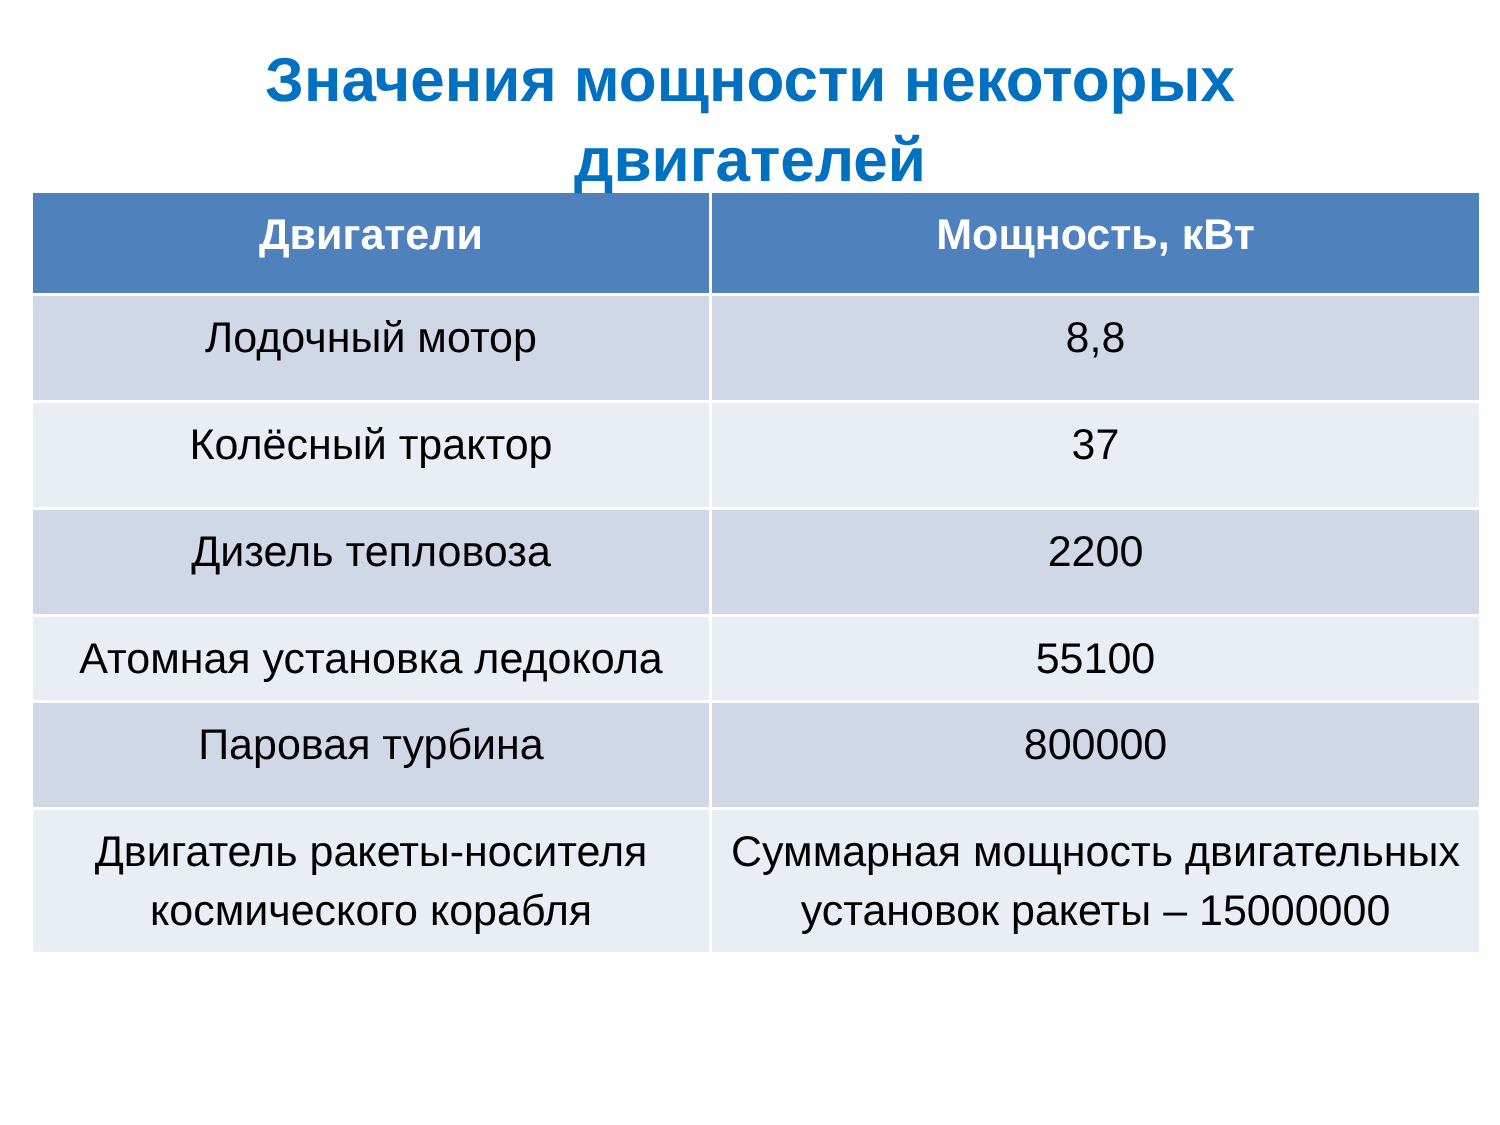Значения мощности некоторых
двигателей
| Двигатели | Мощность, кВт |
| --- | --- |
| Лодочный мотор | 8,8 |
| Колёсный трактор | 37 |
| Дизель тепловоза | 2200 |
| Атомная установка ледокола | 55100 |
| Паровая турбина | 800000 |
| Двигатель ракеты-носителя космического корабля | Суммарная мощность двигательных установок ракеты – 15000000 |